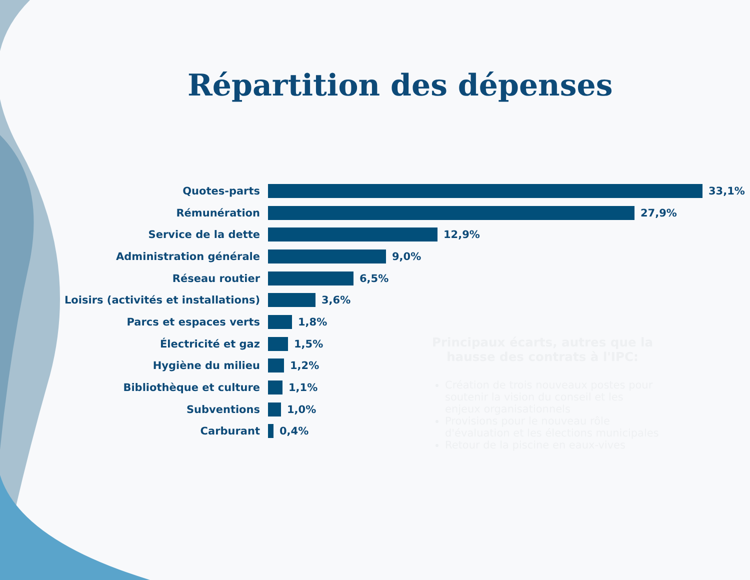Répartition des dépenses
Quotes-parts 33,1%
Rémunération 27,9%
Service de la dette 12,9%
Administration générale 9,0%
Réseau routier 6,5%
Loisirs (activités et installations) 3,6%
Parcs et espaces verts 1,8%
Électricité et gaz 1,5%
Hygiène du milieu 1,2%
Bibliothèque et culture 1,1%
Subventions 1,0%
Carburant 0,4%
Principaux écarts, autres que la hausse des contrats à l'IPC:
Création de trois nouveaux postes pour soutenir la vision du conseil et les enjeux organisationnels
Provisions pour le nouveau rôle d'évaluation et les élections municipales
Retour de la piscine en eaux-vives